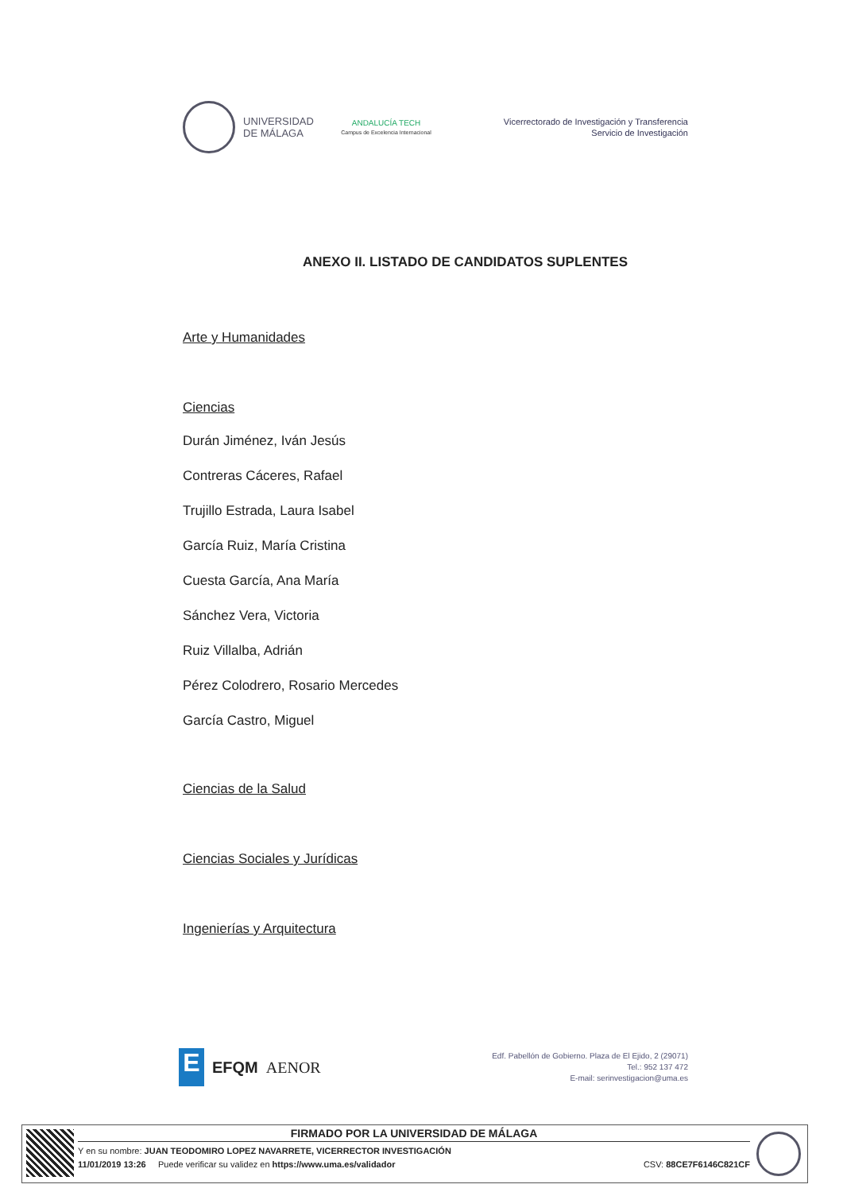UNIVERSIDAD
DE MÁLAGA
ANDALUCÍA TECH
Campus de Excelencia Internacional
Vicerrectorado de Investigación y Transferencia
Servicio de Investigación
ANEXO II. LISTADO DE CANDIDATOS SUPLENTES
Arte y Humanidades
Ciencias
Durán Jiménez, Iván Jesús
Contreras Cáceres, Rafael
Trujillo Estrada, Laura Isabel
García Ruiz, María Cristina
Cuesta García, Ana María
Sánchez Vera, Victoria
Ruiz Villalba, Adrián
Pérez Colodrero, Rosario Mercedes
García Castro, Miguel
Ciencias de la Salud
Ciencias Sociales y Jurídicas
Ingenierías y Arquitectura
E
EFQM AENOR
Edf. Pabellón de Gobierno. Plaza de El Ejido, 2 (29071)
Tel.: 952 137 472
E-mail: serinvestigacion@uma.es
FIRMADO POR LA UNIVERSIDAD DE MÁLAGA
Y en su nombre: JUAN TEODOMIRO LOPEZ NAVARRETE, VICERRECTOR INVESTIGACIÓN
11/01/2019 13:26 Puede verificar su validez en https://www.uma.es/validador CSV: 88CE7F6146C821CF